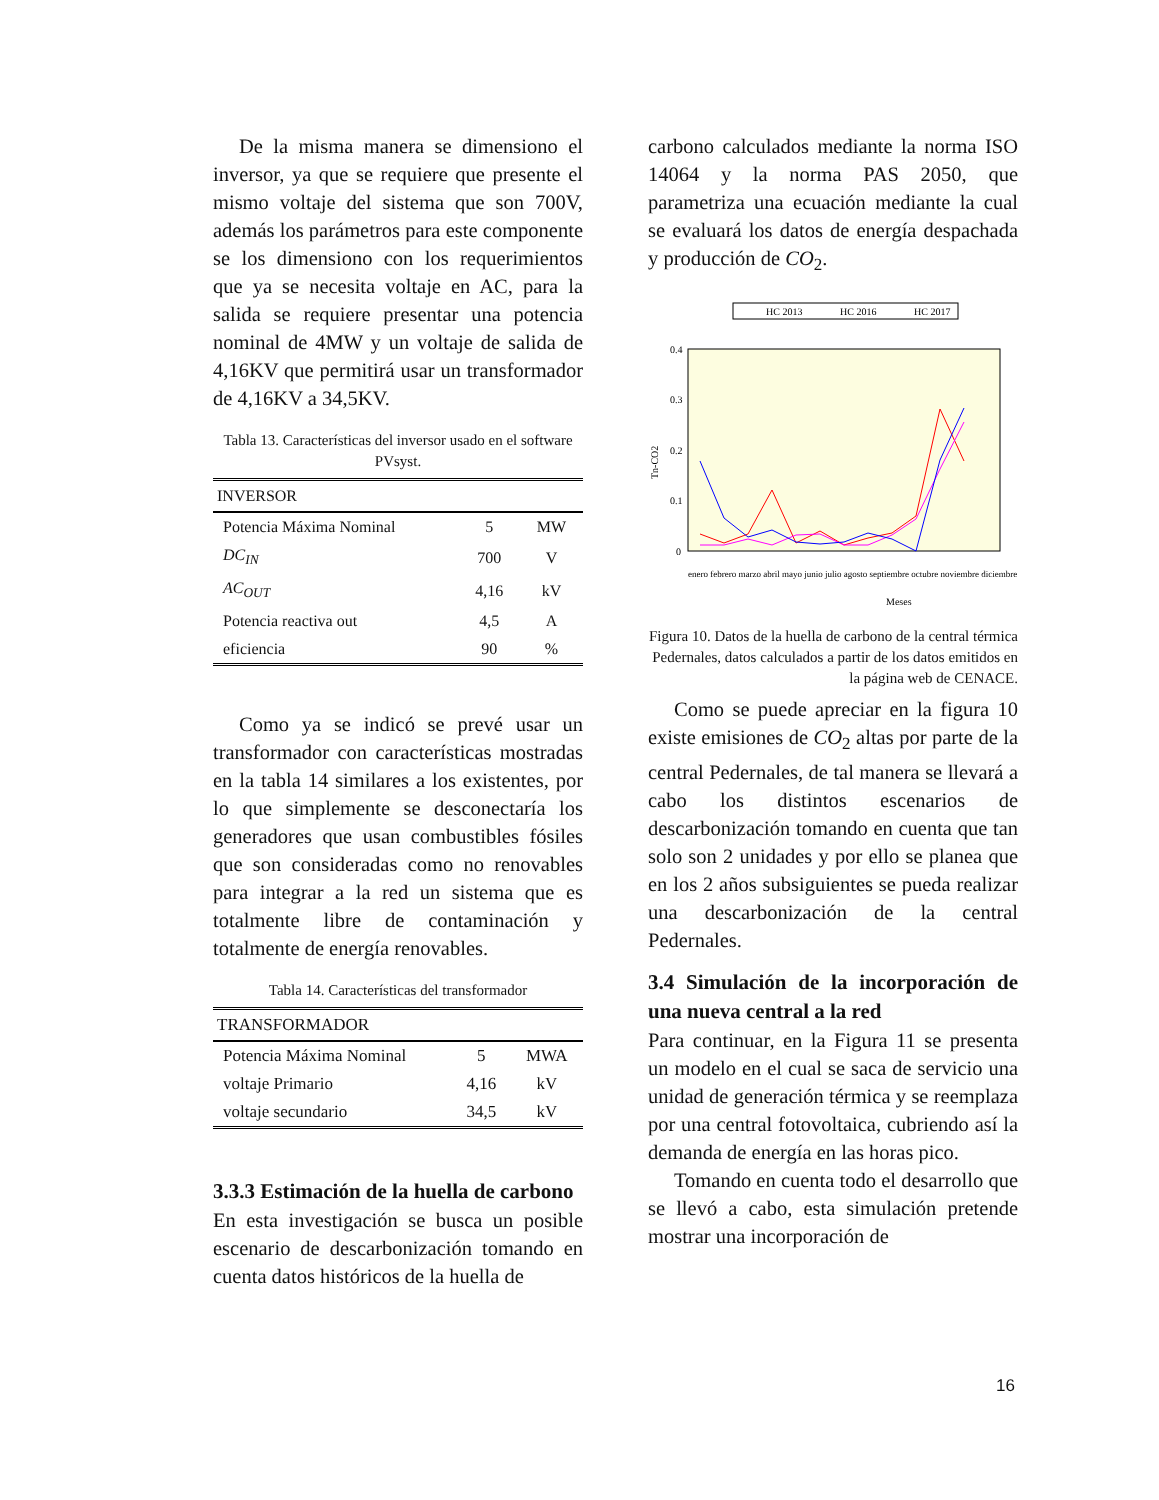De la misma manera se dimensiono el inversor, ya que se requiere que presente el mismo voltaje del sistema que son 700V, además los parámetros para este componente se los dimensiono con los requerimientos que ya se necesita voltaje en AC, para la salida se requiere presentar una potencia nominal de 4MW y un voltaje de salida de 4,16KV que permitirá usar un transformador de 4,16KV a 34,5KV.
Tabla 13. Características del inversor usado en el software PVsyst.
| INVERSOR | | |
| --- | --- | --- |
| Potencia Máxima Nominal | 5 | MW |
| DC<sub>IN</sub> | 700 | V |
| AC<sub>OUT</sub> | 4,16 | kV |
| Potencia reactiva out | 4,5 | A |
| eficiencia | 90 | % |
Como ya se indicó se prevé usar un transformador con características mostradas en la tabla 14 similares a los existentes, por lo que simplemente se desconectaría los generadores que usan combustibles fósiles que son consideradas como no renovables para integrar a la red un sistema que es totalmente libre de contaminación y totalmente de energía renovables.
Tabla 14. Características del transformador
| TRANSFORMADOR | | |
| --- | --- | --- |
| Potencia Máxima Nominal | 5 | MWA |
| voltaje Primario | 4,16 | kV |
| voltaje secundario | 34,5 | kV |
3.3.3 Estimación de la huella de carbono
En esta investigación se busca un posible escenario de descarbonización tomando en cuenta datos históricos de la huella de
carbono calculados mediante la norma ISO 14064 y la norma PAS 2050, que parametriza una ecuación mediante la cual se evaluará los datos de energía despachada y producción de CO<sub>2</sub>.
HC 2013
HC 2016
HC 2017
0.4
0.3
0.2
0.1
0
Tn-CO2
Meses
enero febrero marzo abril mayo junio julio agosto septiembre octubre noviembre diciembre
Figura 10. Datos de la huella de carbono de la central térmica Pedernales, datos calculados a partir de los datos emitidos en la página web de CENACE.
Como se puede apreciar en la figura 10 existe emisiones de CO<sub>2</sub> altas por parte de la central Pedernales, de tal manera se llevará a cabo los distintos escenarios de descarbonización tomando en cuenta que tan solo son 2 unidades y por ello se planea que en los 2 años subsiguientes se pueda realizar una descarbonización de la central Pedernales.
3.4 Simulación de la incorporación de una nueva central a la red
Para continuar, en la Figura 11 se presenta un modelo en el cual se saca de servicio una unidad de generación térmica y se reemplaza por una central fotovoltaica, cubriendo así la demanda de energía en las horas pico.
Tomando en cuenta todo el desarrollo que se llevó a cabo, esta simulación pretende mostrar una incorporación de
16